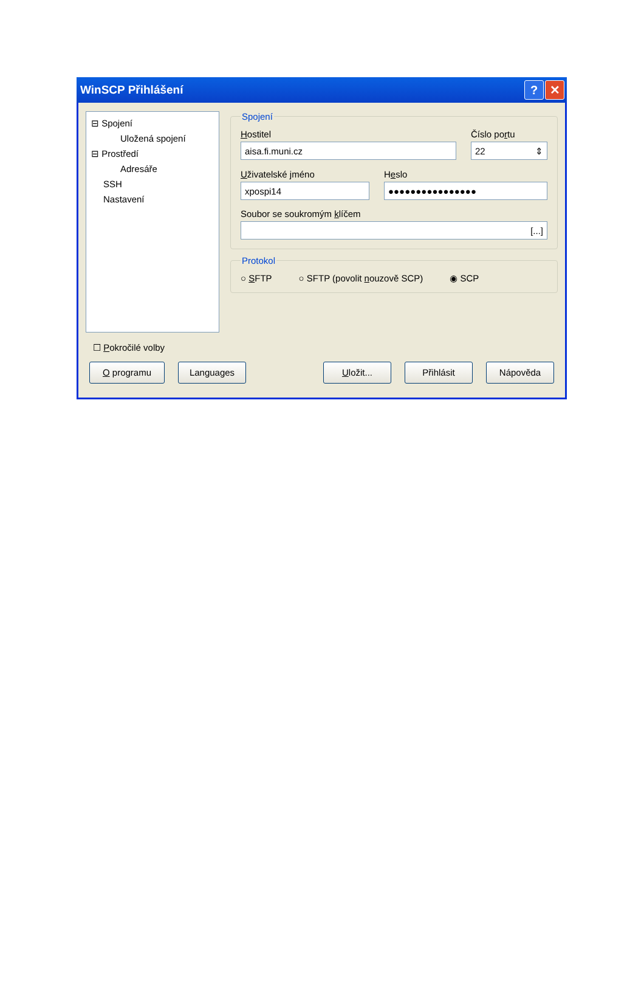WinSCP Přihlášení? ✕
⊟ Spojení
Uložená spojení
⊟ Prostředí
Adresáře
SSH
Nastavení
Spojení
Hostitel
aisa.fi.muni.cz
Číslo portu
22 ⇕
Uživatelské jméno
xpospi14
Heslo
●●●●●●●●●●●●●●●●
Soubor se soukromým klíčem
[...]
Protokol
○ SFTP ○ SFTP (povolit nouzově SCP) ◉ SCP
☐ Pokročilé volby
O programu Languages Uložit... Přihlásit Nápověda